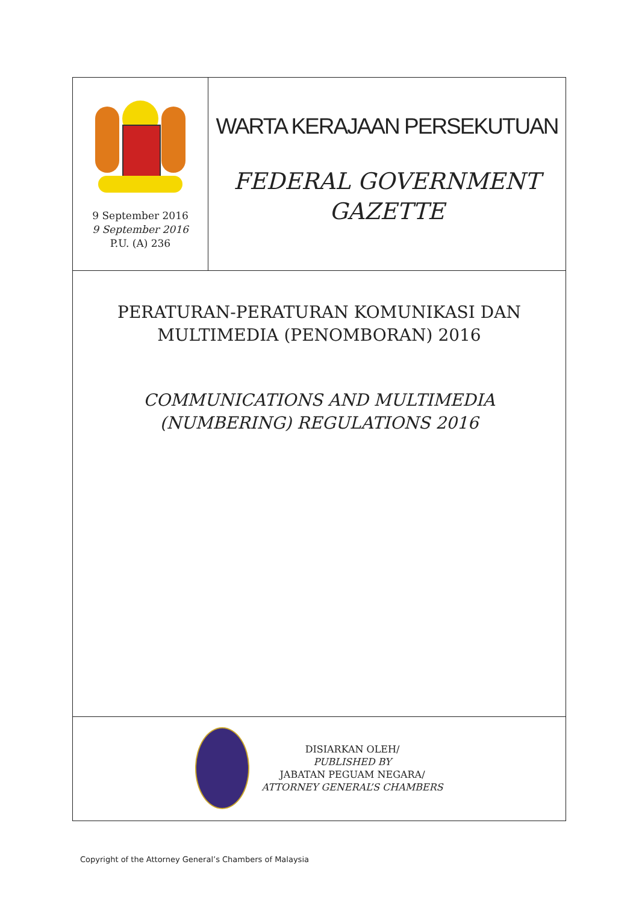9 September 2016
9 September 2016
P.U. (A) 236
WARTA KERAJAAN PERSEKUTUAN
FEDERAL GOVERNMENT
GAZETTE
PERATURAN-PERATURAN KOMUNIKASI DAN
MULTIMEDIA (PENOMBORAN) 2016
COMMUNICATIONS AND MULTIMEDIA
(NUMBERING) REGULATIONS 2016
DISIARKAN OLEH/
PUBLISHED BY
JABATAN PEGUAM NEGARA/
ATTORNEY GENERAL’S CHAMBERS
Copyright of the Attorney General’s Chambers of Malaysia